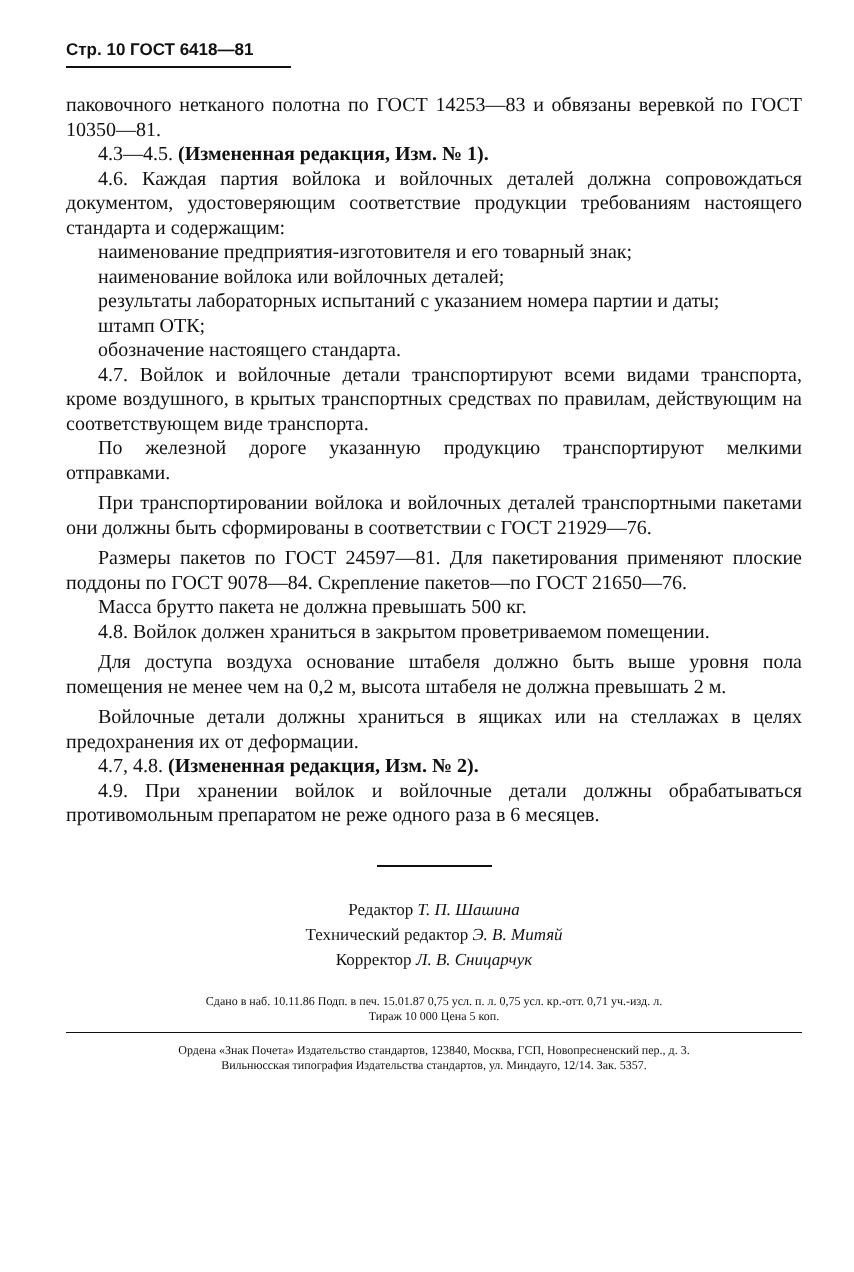Стр. 10 ГОСТ 6418—81
паковочного нетканого полотна по ГОСТ 14253—83 и обвязаны веревкой по ГОСТ 10350—81.
4.3—4.5. (Измененная редакция, Изм. № 1).
4.6. Каждая партия войлока и войлочных деталей должна сопровождаться документом, удостоверяющим соответствие продукции требованиям настоящего стандарта и содержащим:
наименование предприятия-изготовителя и его товарный знак;
наименование войлока или войлочных деталей;
результаты лабораторных испытаний с указанием номера партии и даты;
штамп ОТК;
обозначение настоящего стандарта.
4.7. Войлок и войлочные детали транспортируют всеми видами транспорта, кроме воздушного, в крытых транспортных средствах по правилам, действующим на соответствующем виде транспорта.
По железной дороге указанную продукцию транспортируют мелкими отправками.
При транспортировании войлока и войлочных деталей транспортными пакетами они должны быть сформированы в соответствии с ГОСТ 21929—76.
Размеры пакетов по ГОСТ 24597—81. Для пакетирования применяют плоские поддоны по ГОСТ 9078—84. Скрепление пакетов—по ГОСТ 21650—76.
Масса брутто пакета не должна превышать 500 кг.
4.8. Войлок должен храниться в закрытом проветриваемом помещении.
Для доступа воздуха основание штабеля должно быть выше уровня пола помещения не менее чем на 0,2 м, высота штабеля не должна превышать 2 м.
Войлочные детали должны храниться в ящиках или на стеллажах в целях предохранения их от деформации.
4.7, 4.8. (Измененная редакция, Изм. № 2).
4.9. При хранении войлок и войлочные детали должны обрабатываться противомольным препаратом не реже одного раза в 6 месяцев.
Редактор Т. П. Шашина
Технический редактор Э. В. Митяй
Корректор Л. В. Сницарчук
Сдано в наб. 10.11.86 Подп. в печ. 15.01.87 0,75 усл. п. л. 0,75 усл. кр.-отт. 0,71 уч.-изд. л.
Тираж 10 000 Цена 5 коп.
Ордена «Знак Почета» Издательство стандартов, 123840, Москва, ГСП, Новопресненский пер., д. 3.
Вильнюсская типография Издательства стандартов, ул. Миндауго, 12/14. Зак. 5357.